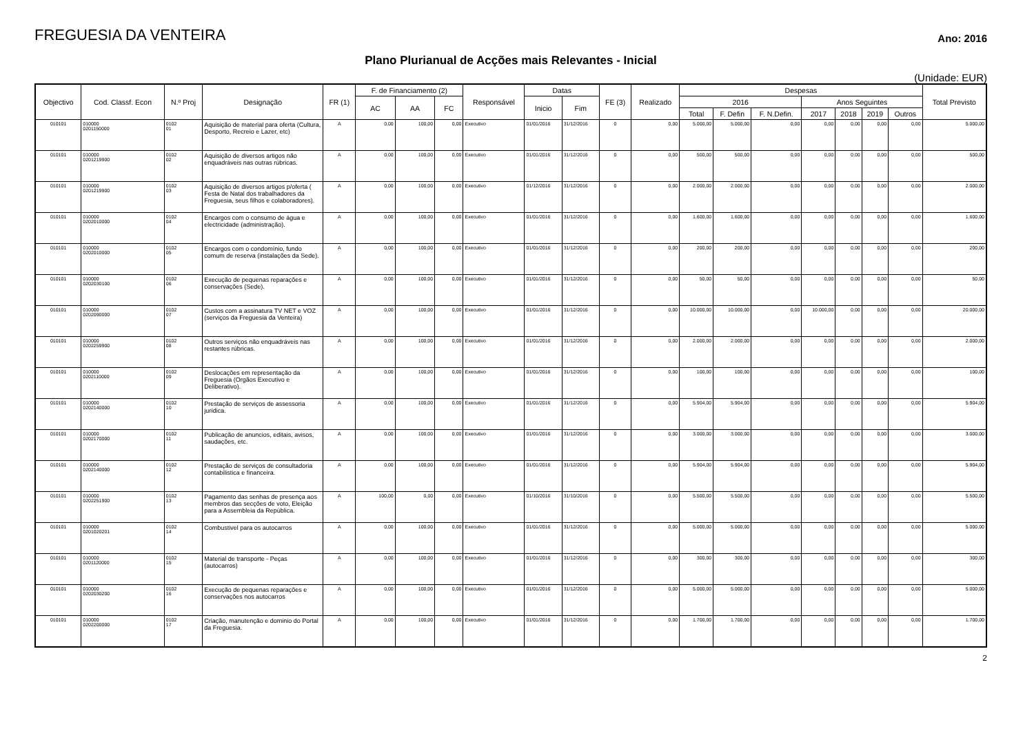FREGUESIA DA VENTEIRA
Ano: 2016
Plano Plurianual de Acções mais Relevantes - Inicial
(Unidade: EUR)
| Objectivo | Cod. Classf. Econ | N.º Proj | Designação | FR (1) | F. de Financiamento (2) | | | Responsável | Datas | | FE (3) | Realizado | Despesas | | | | | | | Total Previsto |
| --- | --- | --- | --- | --- | --- | --- | --- | --- | --- | --- | --- | --- | --- | --- | --- | --- | --- | --- | --- | --- |
| | | | | | AC | AA | FC | | Inicio | Fim | | | 2016 | | | Anos Seguintes | | | | |
| | | | | | | | | | | | | | Total | F. Defin | F. N.Defin. | 2017 | 2018 | 2019 | Outros | |
| 010101 | 010000 0201150000 | 0102 01 | Aquisição de material para oferta (Cultura, Desporto, Recreio e Lazer, etc) | A | 0,00 | 100,00 | 0,00 | Executivo | 01/01/2016 | 31/12/2016 | 0 | 0,00 | 5.000,00 | 5.000,00 | 0,00 | 0,00 | 0,00 | 0,00 | 0,00 | 5.000,00 |
| 010101 | 010000 0201219900 | 0102 02 | Aquisição de diversos artigos não enquadráveis nas outras rúbricas. | A | 0,00 | 100,00 | 0,00 | Executivo | 01/01/2016 | 31/12/2016 | 0 | 0,00 | 500,00 | 500,00 | 0,00 | 0,00 | 0,00 | 0,00 | 0,00 | 500,00 |
| 010101 | 010000 0201219900 | 0102 03 | Aquisição de diversos artigos p/oferta ( Festa de Natal dos trabalhadores da Freguesia, seus filhos e colaboradores). | A | 0,00 | 100,00 | 0,00 | Executivo | 01/12/2016 | 31/12/2016 | 0 | 0,00 | 2.000,00 | 2.000,00 | 0,00 | 0,00 | 0,00 | 0,00 | 0,00 | 2.000,00 |
| 010101 | 010000 0202010000 | 0102 04 | Encargos com o consumo de água e electricidade (administração). | A | 0,00 | 100,00 | 0,00 | Executivo | 01/01/2016 | 31/12/2016 | 0 | 0,00 | 1.600,00 | 1.600,00 | 0,00 | 0,00 | 0,00 | 0,00 | 0,00 | 1.600,00 |
| 010101 | 010000 0202010000 | 0102 05 | Encargos com o condomínio, fundo comum de reserva (instalações da Sede). | A | 0,00 | 100,00 | 0,00 | Executivo | 01/01/2016 | 31/12/2016 | 0 | 0,00 | 200,00 | 200,00 | 0,00 | 0,00 | 0,00 | 0,00 | 0,00 | 200,00 |
| 010101 | 010000 0202030100 | 0102 06 | Execução de pequenas reparações e conservações (Sede). | A | 0,00 | 100,00 | 0,00 | Executivo | 01/01/2016 | 31/12/2016 | 0 | 0,00 | 50,00 | 50,00 | 0,00 | 0,00 | 0,00 | 0,00 | 0,00 | 50,00 |
| 010101 | 010000 0202090000 | 0102 07 | Custos com a assinatura TV NET e VOZ (serviços da Freguesia da Venteira) | A | 0,00 | 100,00 | 0,00 | Executivo | 01/01/2016 | 31/12/2016 | 0 | 0,00 | 10.000,00 | 10.000,00 | 0,00 | 10.000,00 | 0,00 | 0,00 | 0,00 | 20.000,00 |
| 010101 | 010000 0202259900 | 0102 08 | Outros serviços não enquadráveis nas restantes rúbricas. | A | 0,00 | 100,00 | 0,00 | Executivo | 01/01/2016 | 31/12/2016 | 0 | 0,00 | 2.000,00 | 2.000,00 | 0,00 | 0,00 | 0,00 | 0,00 | 0,00 | 2.000,00 |
| 010101 | 010000 0202110000 | 0102 09 | Deslocações em representação da Freguesia (Orgãos Executivo e Deliberativo). | A | 0,00 | 100,00 | 0,00 | Executivo | 01/01/2016 | 31/12/2016 | 0 | 0,00 | 100,00 | 100,00 | 0,00 | 0,00 | 0,00 | 0,00 | 0,00 | 100,00 |
| 010101 | 010000 0202140000 | 0102 10 | Prestação de serviços de assessoria jurídica. | A | 0,00 | 100,00 | 0,00 | Executivo | 01/01/2016 | 31/12/2016 | 0 | 0,00 | 5.904,00 | 5.904,00 | 0,00 | 0,00 | 0,00 | 0,00 | 0,00 | 5.904,00 |
| 010101 | 010000 0202170000 | 0102 11 | Publicação de anuncios, editais, avisos, saudações, etc. | A | 0,00 | 100,00 | 0,00 | Executivo | 01/01/2016 | 31/12/2016 | 0 | 0,00 | 3.000,00 | 3.000,00 | 0,00 | 0,00 | 0,00 | 0,00 | 0,00 | 3.000,00 |
| 010101 | 010000 0202140000 | 0102 12 | Prestação de serviços de consultadoria contabilistica e financeira. | A | 0,00 | 100,00 | 0,00 | Executivo | 01/01/2016 | 31/12/2016 | 0 | 0,00 | 5.904,00 | 5.904,00 | 0,00 | 0,00 | 0,00 | 0,00 | 0,00 | 5.904,00 |
| 010101 | 010000 0202251900 | 0102 13 | Pagamento das senhas de presença aos membros das secções de voto, Eleição para a Assembleia da República. | A | 100,00 | 0,00 | 0,00 | Executivo | 01/10/2016 | 31/10/2016 | 0 | 0,00 | 5.500,00 | 5.500,00 | 0,00 | 0,00 | 0,00 | 0,00 | 0,00 | 5.500,00 |
| 010101 | 010000 0201020201 | 0102 14 | Combustivel para os autocarros | A | 0,00 | 100,00 | 0,00 | Executivo | 01/01/2016 | 31/12/2016 | 0 | 0,00 | 5.000,00 | 5.000,00 | 0,00 | 0,00 | 0,00 | 0,00 | 0,00 | 5.000,00 |
| 010101 | 010000 0201120000 | 0102 15 | Material de transporte - Peças (autocarros) | A | 0,00 | 100,00 | 0,00 | Executivo | 01/01/2016 | 31/12/2016 | 0 | 0,00 | 300,00 | 300,00 | 0,00 | 0,00 | 0,00 | 0,00 | 0,00 | 300,00 |
| 010101 | 010000 0202030200 | 0102 16 | Execução de pequenas reparações e conservações nos autocarros | A | 0,00 | 100,00 | 0,00 | Executivo | 01/01/2016 | 31/12/2016 | 0 | 0,00 | 5.000,00 | 5.000,00 | 0,00 | 0,00 | 0,00 | 0,00 | 0,00 | 5.000,00 |
| 010101 | 010000 0202200000 | 0102 17 | Criação, manutenção e dominio do Portal da Freguesia. | A | 0,00 | 100,00 | 0,00 | Executivo | 01/01/2016 | 31/12/2016 | 0 | 0,00 | 1.700,00 | 1.700,00 | 0,00 | 0,00 | 0,00 | 0,00 | 0,00 | 1.700,00 |
2